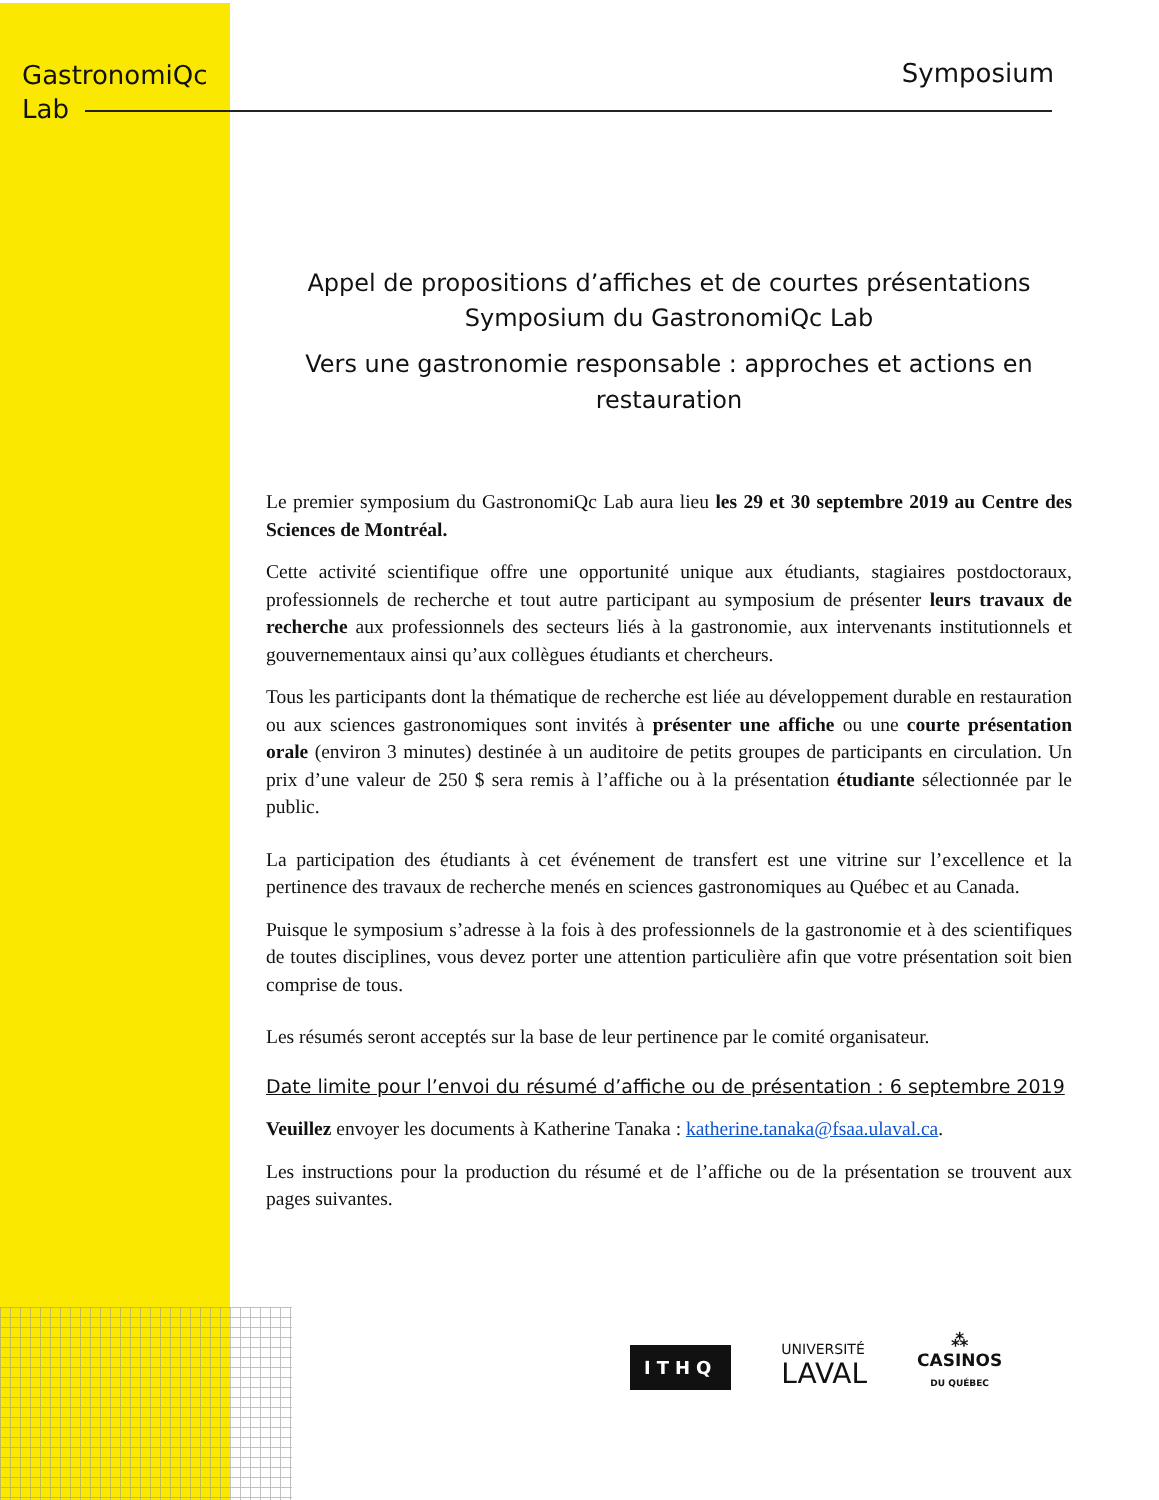GastronomiQc
Lab
Symposium
Appel de propositions d’affiches et de courtes présentations
Symposium du GastronomiQc Lab
Vers une gastronomie responsable : approches et actions en restauration
Le premier symposium du GastronomiQc Lab aura lieu les 29 et 30 septembre 2019 au Centre des Sciences de Montréal.
Cette activité scientifique offre une opportunité unique aux étudiants, stagiaires postdoctoraux, professionnels de recherche et tout autre participant au symposium de présenter leurs travaux de recherche aux professionnels des secteurs liés à la gastronomie, aux intervenants institutionnels et gouvernementaux ainsi qu’aux collègues étudiants et chercheurs.
Tous les participants dont la thématique de recherche est liée au développement durable en restauration ou aux sciences gastronomiques sont invités à présenter une affiche ou une courte présentation orale (environ 3 minutes) destinée à un auditoire de petits groupes de participants en circulation. Un prix d’une valeur de 250 $ sera remis à l’affiche ou à la présentation étudiante sélectionnée par le public.
La participation des étudiants à cet événement de transfert est une vitrine sur l’excellence et la pertinence des travaux de recherche menés en sciences gastronomiques au Québec et au Canada.
Puisque le symposium s’adresse à la fois à des professionnels de la gastronomie et à des scientifiques de toutes disciplines, vous devez porter une attention particulière afin que votre présentation soit bien comprise de tous.
Les résumés seront acceptés sur la base de leur pertinence par le comité organisateur.
Date limite pour l’envoi du résumé d’affiche ou de présentation : 6 septembre 2019
Veuillez envoyer les documents à Katherine Tanaka : katherine.tanaka@fsaa.ulaval.ca.
Les instructions pour la production du résumé et de l’affiche ou de la présentation se trouvent aux pages suivantes.
ITHQ
UNIVERSITÉ
LAVAL
⁂
CASINOS
DU QUÉBEC